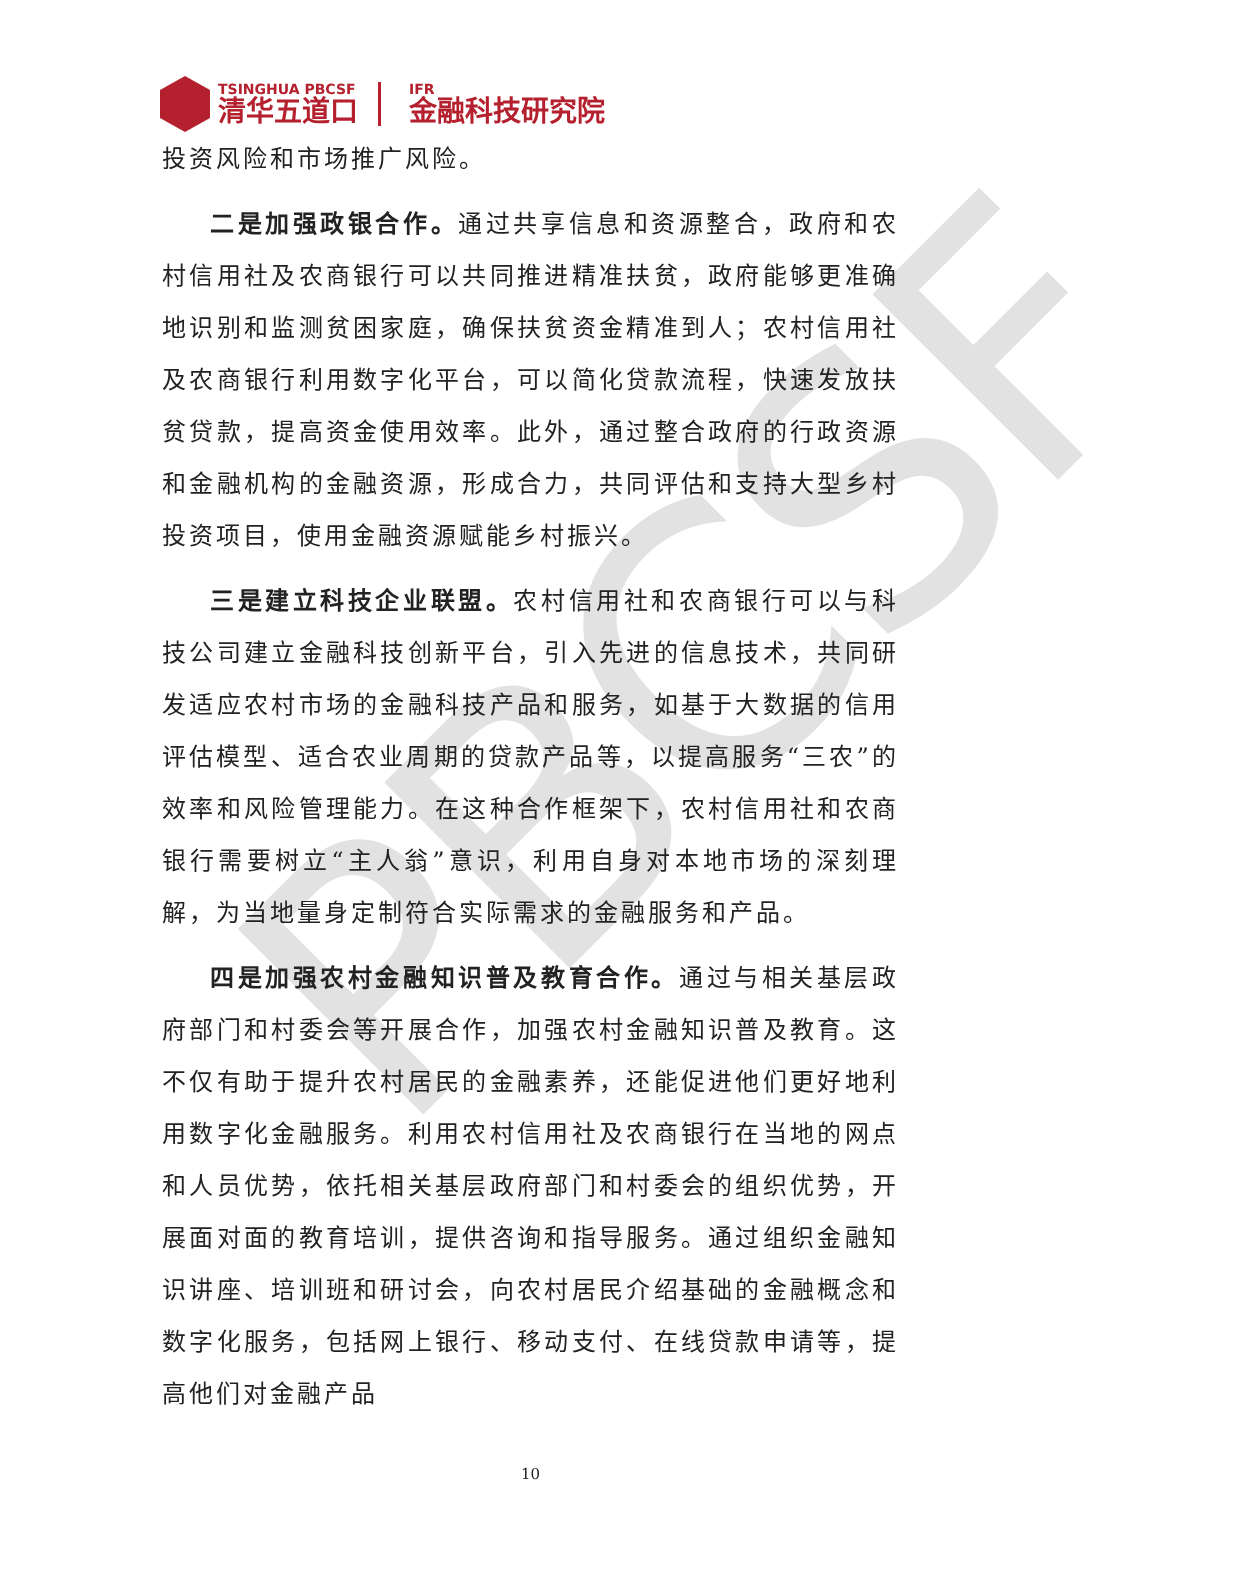PBCSF
TSINGHUA PBCSF
清华五道口
IFR
金融科技研究院
投资风险和市场推广风险。
二是加强政银合作。通过共享信息和资源整合，政府和农村信用社及农商银行可以共同推进精准扶贫，政府能够更准确地识别和监测贫困家庭，确保扶贫资金精准到人；农村信用社及农商银行利用数字化平台，可以简化贷款流程，快速发放扶贫贷款，提高资金使用效率。此外，通过整合政府的行政资源和金融机构的金融资源，形成合力，共同评估和支持大型乡村投资项目，使用金融资源赋能乡村振兴。
三是建立科技企业联盟。农村信用社和农商银行可以与科技公司建立金融科技创新平台，引入先进的信息技术，共同研发适应农村市场的金融科技产品和服务，如基于大数据的信用评估模型、适合农业周期的贷款产品等，以提高服务“三农”的效率和风险管理能力。在这种合作框架下，农村信用社和农商银行需要树立“主人翁”意识，利用自身对本地市场的深刻理解，为当地量身定制符合实际需求的金融服务和产品。
四是加强农村金融知识普及教育合作。通过与相关基层政府部门和村委会等开展合作，加强农村金融知识普及教育。这不仅有助于提升农村居民的金融素养，还能促进他们更好地利用数字化金融服务。利用农村信用社及农商银行在当地的网点和人员优势，依托相关基层政府部门和村委会的组织优势，开展面对面的教育培训，提供咨询和指导服务。通过组织金融知识讲座、培训班和研讨会，向农村居民介绍基础的金融概念和数字化服务，包括网上银行、移动支付、在线贷款申请等，提高他们对金融产品
10